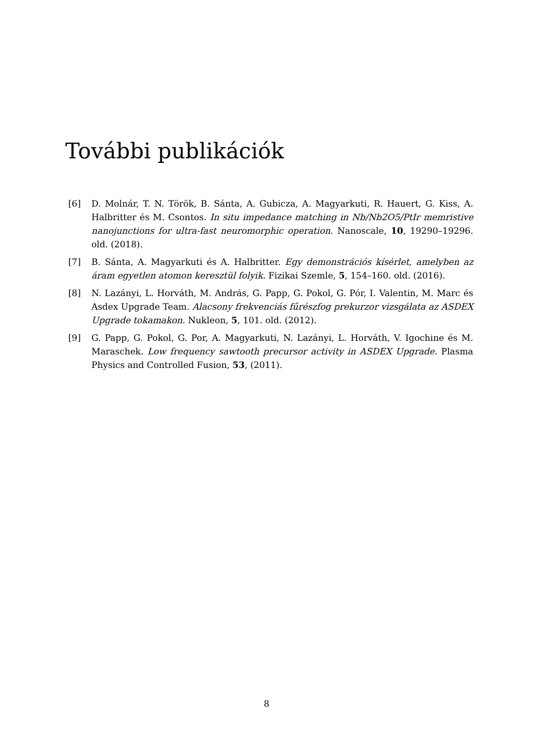További publikációk
[6] D. Molnár, T. N. Török, B. Sánta, A. Gubicza, A. Magyarkuti, R. Hauert, G. Kiss, A. Halbritter és M. Csontos. In situ impedance matching in Nb/Nb2O5/PtIr memristive nanojunctions for ultra-fast neuromorphic operation. Nanoscale, 10, 19290–19296. old. (2018).
[7] B. Sánta, A. Magyarkuti és A. Halbritter. Egy demonstrációs kísérlet, amelyben az áram egyetlen atomon keresztül folyik. Fizikai Szemle, 5, 154–160. old. (2016).
[8] N. Lazányi, L. Horváth, M. András, G. Papp, G. Pokol, G. Pór, I. Valentin, M. Marc és Asdex Upgrade Team. Alacsony frekvenciás fűrészfog prekurzor vizsgálata az ASDEX Upgrade tokamakon. Nukleon, 5, 101. old. (2012).
[9] G. Papp, G. Pokol, G. Por, A. Magyarkuti, N. Lazányi, L. Horváth, V. Igochine és M. Maraschek. Low frequency sawtooth precursor activity in ASDEX Upgrade. Plasma Physics and Controlled Fusion, 53, (2011).
8